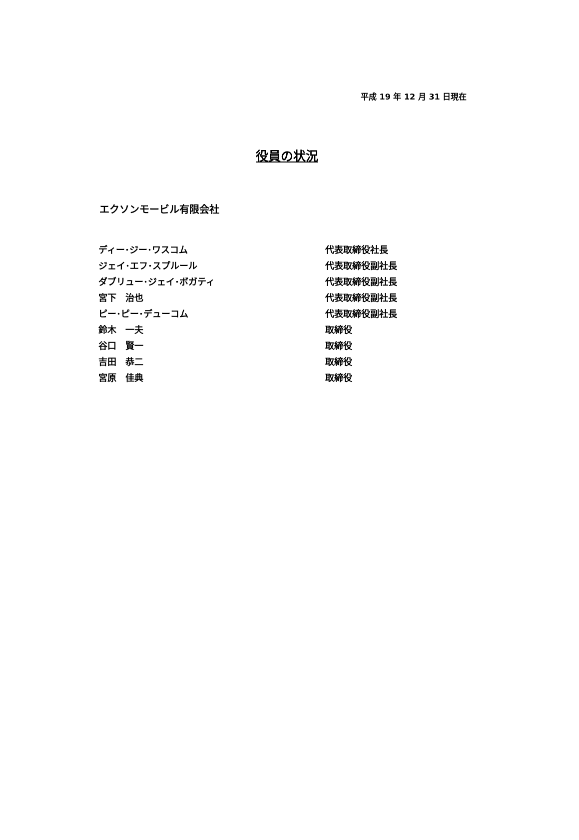平成 19 年 12 月 31 日現在
役員の状況
エクソンモービル有限会社
| ディー･ジー･ワスコム | 代表取締役社長 |
| ジェイ･エフ･スプルール | 代表取締役副社長 |
| ダブリュー･ジェイ･ボガティ | 代表取締役副社長 |
| 宮下 治也 | 代表取締役副社長 |
| ピー･ピー･デューコム | 代表取締役副社長 |
| 鈴木 一夫 | 取締役 |
| 谷口 賢一 | 取締役 |
| 吉田 恭二 | 取締役 |
| 宮原 佳典 | 取締役 |